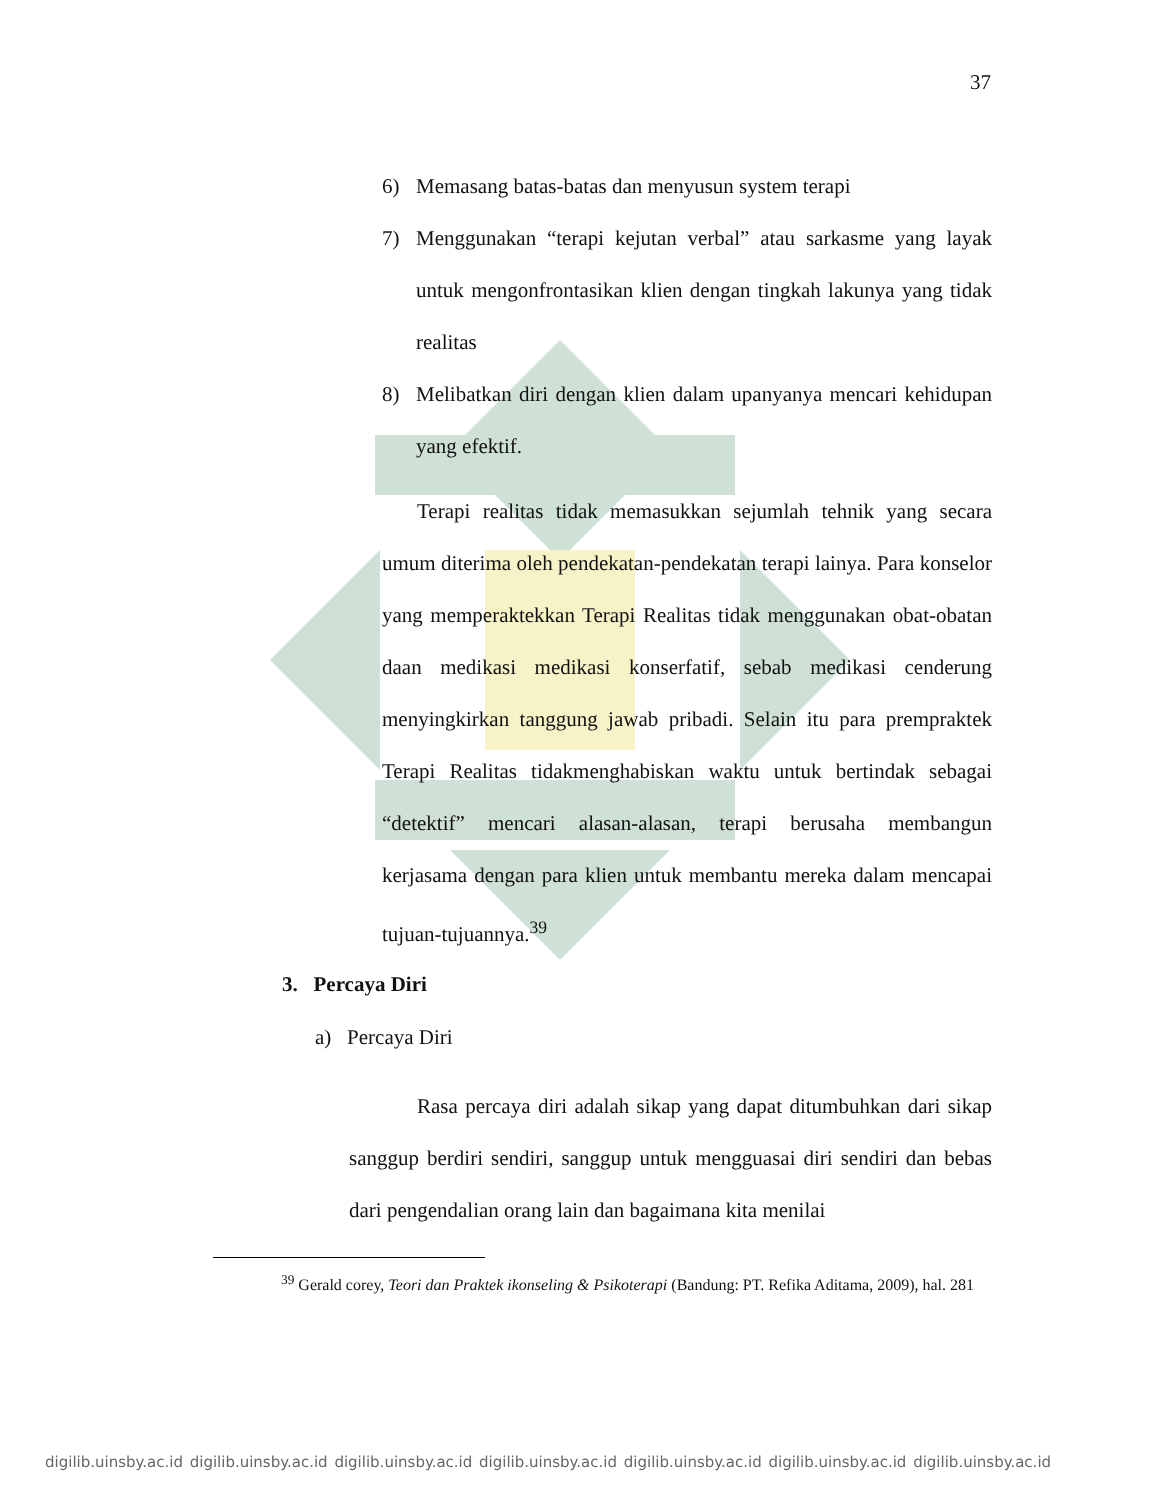37
6) Memasang batas-batas dan menyusun system terapi
7) Menggunakan “terapi kejutan verbal” atau sarkasme yang layak untuk mengonfrontasikan klien dengan tingkah lakunya yang tidak realitas
8) Melibatkan diri dengan klien dalam upanyanya mencari kehidupan yang efektif.
Terapi realitas tidak memasukkan sejumlah tehnik yang secara umum diterima oleh pendekatan-pendekatan terapi lainya. Para konselor yang memperaktekkan Terapi Realitas tidak menggunakan obat-obatan daan medikasi medikasi konserfatif, sebab medikasi cenderung menyingkirkan tanggung jawab pribadi. Selain itu para prempraktek Terapi Realitas tidakmenghabiskan waktu untuk bertindak sebagai “detektif” mencari alasan-alasan, terapi berusaha membangun kerjasama dengan para klien untuk membantu mereka dalam mencapai tujuan-tujuannya.<sup>39</sup>
3. Percaya Diri
a) Percaya Diri
Rasa percaya diri adalah sikap yang dapat ditumbuhkan dari sikap sanggup berdiri sendiri, sanggup untuk mengguasai diri sendiri dan bebas dari pengendalian orang lain dan bagaimana kita menilai
<sup>39</sup> Gerald corey, Teori dan Praktek ikonseling & Psikoterapi (Bandung: PT. Refika Aditama, 2009), hal. 281
digilib.uinsby.ac.id digilib.uinsby.ac.id digilib.uinsby.ac.id digilib.uinsby.ac.id digilib.uinsby.ac.id digilib.uinsby.ac.id digilib.uinsby.ac.id